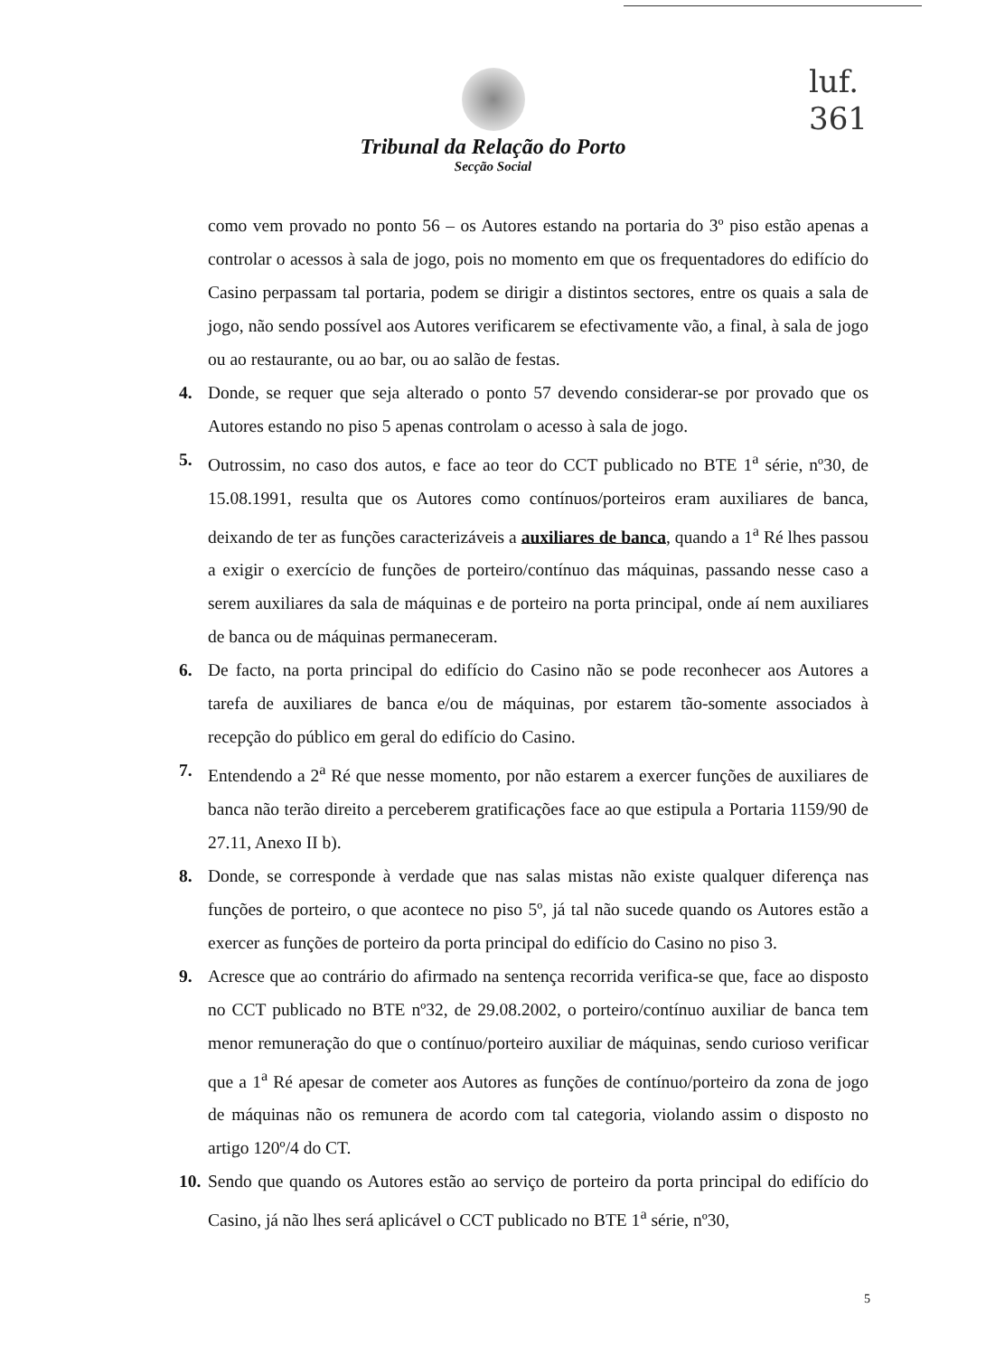luf.
361
Tribunal da Relação do Porto
Secção Social
como vem provado no ponto 56 – os Autores estando na portaria do 3º piso estão apenas a controlar o acessos à sala de jogo, pois no momento em que os frequentadores do edifício do Casino perpassam tal portaria, podem se dirigir a distintos sectores, entre os quais a sala de jogo, não sendo possível aos Autores verificarem se efectivamente vão, a final, à sala de jogo ou ao restaurante, ou ao bar, ou ao salão de festas.
4. Donde, se requer que seja alterado o ponto 57 devendo considerar-se por provado que os Autores estando no piso 5 apenas controlam o acesso à sala de jogo.
5. Outrossim, no caso dos autos, e face ao teor do CCT publicado no BTE 1<sup>a</sup> série, nº30, de 15.08.1991, resulta que os Autores como contínuos/porteiros eram auxiliares de banca, deixando de ter as funções caracterizáveis a auxiliares de banca, quando a 1<sup>a</sup> Ré lhes passou a exigir o exercício de funções de porteiro/contínuo das máquinas, passando nesse caso a serem auxiliares da sala de máquinas e de porteiro na porta principal, onde aí nem auxiliares de banca ou de máquinas permaneceram.
6. De facto, na porta principal do edifício do Casino não se pode reconhecer aos Autores a tarefa de auxiliares de banca e/ou de máquinas, por estarem tão-somente associados à recepção do público em geral do edifício do Casino.
7. Entendendo a 2<sup>a</sup> Ré que nesse momento, por não estarem a exercer funções de auxiliares de banca não terão direito a perceberem gratificações face ao que estipula a Portaria 1159/90 de 27.11, Anexo II b).
8. Donde, se corresponde à verdade que nas salas mistas não existe qualquer diferença nas funções de porteiro, o que acontece no piso 5º, já tal não sucede quando os Autores estão a exercer as funções de porteiro da porta principal do edifício do Casino no piso 3.
9. Acresce que ao contrário do afirmado na sentença recorrida verifica-se que, face ao disposto no CCT publicado no BTE nº32, de 29.08.2002, o porteiro/contínuo auxiliar de banca tem menor remuneração do que o contínuo/porteiro auxiliar de máquinas, sendo curioso verificar que a 1<sup>a</sup> Ré apesar de cometer aos Autores as funções de contínuo/porteiro da zona de jogo de máquinas não os remunera de acordo com tal categoria, violando assim o disposto no artigo 120º/4 do CT.
10. Sendo que quando os Autores estão ao serviço de porteiro da porta principal do edifício do Casino, já não lhes será aplicável o CCT publicado no BTE 1<sup>a</sup> série, nº30,
5